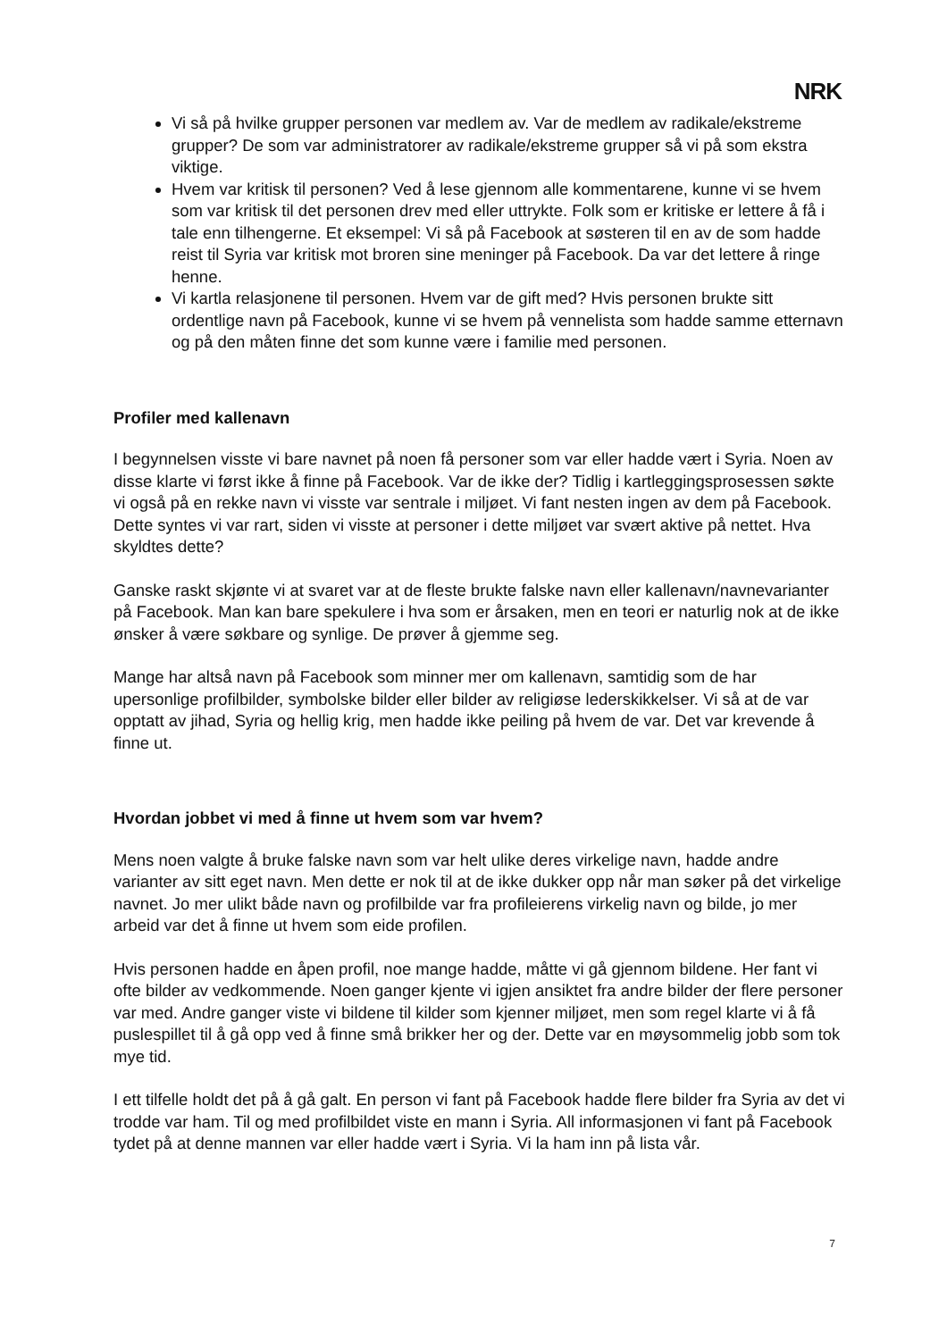NRK
Vi så på hvilke grupper personen var medlem av. Var de medlem av radikale/ekstreme grupper? De som var administratorer av radikale/ekstreme grupper så vi på som ekstra viktige.
Hvem var kritisk til personen? Ved å lese gjennom alle kommentarene, kunne vi se hvem som var kritisk til det personen drev med eller uttrykte. Folk som er kritiske er lettere å få i tale enn tilhengerne. Et eksempel: Vi så på Facebook at søsteren til en av de som hadde reist til Syria var kritisk mot broren sine meninger på Facebook. Da var det lettere å ringe henne.
Vi kartla relasjonene til personen. Hvem var de gift med? Hvis personen brukte sitt ordentlige navn på Facebook, kunne vi se hvem på vennelista som hadde samme etternavn og på den måten finne det som kunne være i familie med personen.
Profiler med kallenavn
I begynnelsen visste vi bare navnet på noen få personer som var eller hadde vært i Syria. Noen av disse klarte vi først ikke å finne på Facebook. Var de ikke der? Tidlig i kartleggingsprosessen søkte vi også på en rekke navn vi visste var sentrale i miljøet. Vi fant nesten ingen av dem på Facebook. Dette syntes vi var rart, siden vi visste at personer i dette miljøet var svært aktive på nettet. Hva skyldtes dette?
Ganske raskt skjønte vi at svaret var at de fleste brukte falske navn eller kallenavn/navnevarianter på Facebook. Man kan bare spekulere i hva som er årsaken, men en teori er naturlig nok at de ikke ønsker å være søkbare og synlige. De prøver å gjemme seg.
Mange har altså navn på Facebook som minner mer om kallenavn, samtidig som de har upersonlige profilbilder, symbolske bilder eller bilder av religiøse lederskikkelser. Vi så at de var opptatt av jihad, Syria og hellig krig, men hadde ikke peiling på hvem de var. Det var krevende å finne ut.
Hvordan jobbet vi med å finne ut hvem som var hvem?
Mens noen valgte å bruke falske navn som var helt ulike deres virkelige navn, hadde andre varianter av sitt eget navn. Men dette er nok til at de ikke dukker opp når man søker på det virkelige navnet. Jo mer ulikt både navn og profilbilde var fra profileierens virkelig navn og bilde, jo mer arbeid var det å finne ut hvem som eide profilen.
Hvis personen hadde en åpen profil, noe mange hadde, måtte vi gå gjennom bildene. Her fant vi ofte bilder av vedkommende. Noen ganger kjente vi igjen ansiktet fra andre bilder der flere personer var med. Andre ganger viste vi bildene til kilder som kjenner miljøet, men som regel klarte vi å få puslespillet til å gå opp ved å finne små brikker her og der. Dette var en møysommelig jobb som tok mye tid.
I ett tilfelle holdt det på å gå galt. En person vi fant på Facebook hadde flere bilder fra Syria av det vi trodde var ham. Til og med profilbildet viste en mann i Syria. All informasjonen vi fant på Facebook tydet på at denne mannen var eller hadde vært i Syria. Vi la ham inn på lista vår.
7